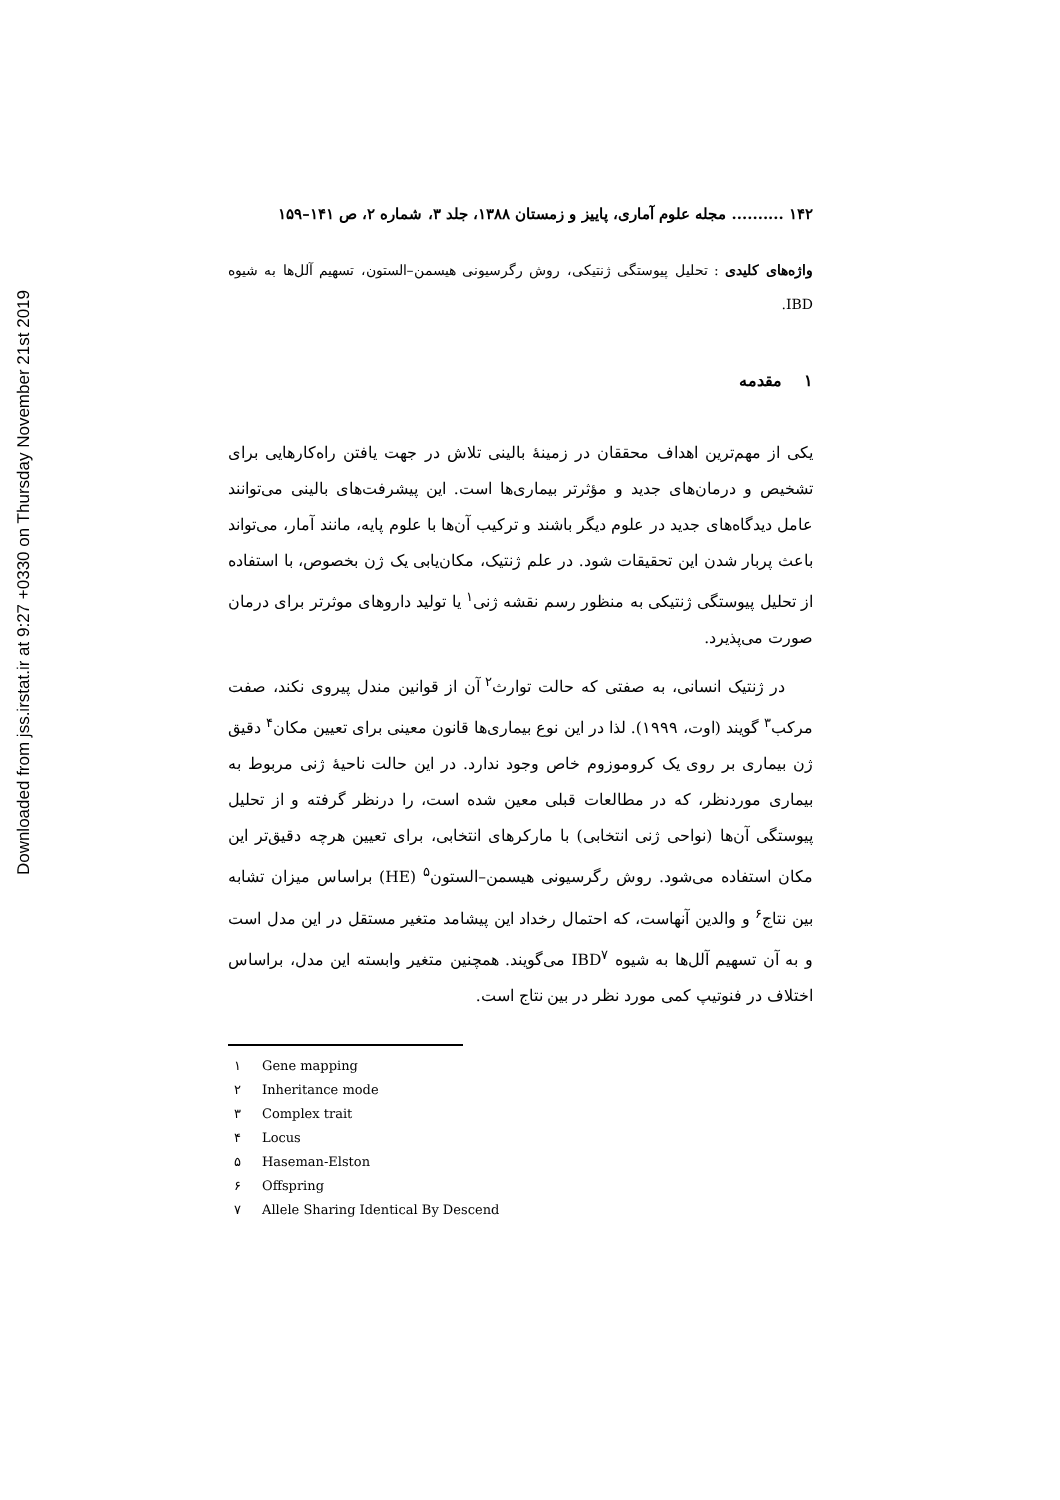Downloaded from jss.irstat.ir at 9:27 +0330 on Thursday November 21st 2019
۱۴۲ .......... مجله علوم آماری، پاییز و زمستان ۱۳۸۸، جلد ۳، شماره ۲، ص ۱۴۱–۱۵۹
واژه‌های کلیدی : تحلیل پیوستگی ژنتیکی، روش رگرسیونی هیسمن–الستون، تسهیم آلل‌ها به شیوه IBD.
۱ مقدمه
یکی از مهم‌ترین اهداف محققان در زمینهٔ بالینی تلاش در جهت یافتن راه‌کارهایی برای تشخیص و درمان‌های جدید و مؤثرتر بیماری‌ها است. این پیشرفت‌های بالینی می‌توانند عامل دیدگاه‌های جدید در علوم دیگر باشند و ترکیب آن‌ها با علوم پایه، مانند آمار، می‌تواند باعث پربار شدن این تحقیقات شود. در علم ژنتیک، مکان‌یابی یک ژن بخصوص، با استفاده از تحلیل پیوستگی ژنتیکی به منظور رسم نقشه ژنی<sup>۱</sup> یا تولید داروهای موثرتر برای درمان صورت می‌پذیرد.
در ژنتیک انسانی، به صفتی که حالت توارث<sup>۲</sup> آن از قوانین مندل پیروی نکند، صفت مرکب<sup>۳</sup> گویند (اوت، ۱۹۹۹). لذا در این نوع بیماری‌ها قانون معینی برای تعیین مکان<sup>۴</sup> دقیق ژن بیماری بر روی یک کروموزوم خاص وجود ندارد. در این حالت ناحیهٔ ژنی مربوط به بیماری موردنظر، که در مطالعات قبلی معین شده است، را درنظر گرفته و از تحلیل پیوستگی آن‌ها (نواحی ژنی انتخابی) با مارکرهای انتخابی، برای تعیین هرچه دقیق‌تر این مکان استفاده می‌شود. روش رگرسیونی هیسمن–الستون<sup>۵</sup> (HE) براساس میزان تشابه بین نتاج<sup>۶</sup> و والدین آنهاست، که احتمال رخداد این پیشامد متغیر مستقل در این مدل است و به آن تسهیم آلل‌ها به شیوه IBD<sup>۷</sup> می‌گویند. همچنین متغیر وابسته این مدل، براساس اختلاف در فنوتیپ کمی مورد نظر در بین نتاج است.
۱ Gene mapping
۲ Inheritance mode
۳ Complex trait
۴ Locus
۵ Haseman-Elston
۶ Offspring
۷ Allele Sharing Identical By Descend